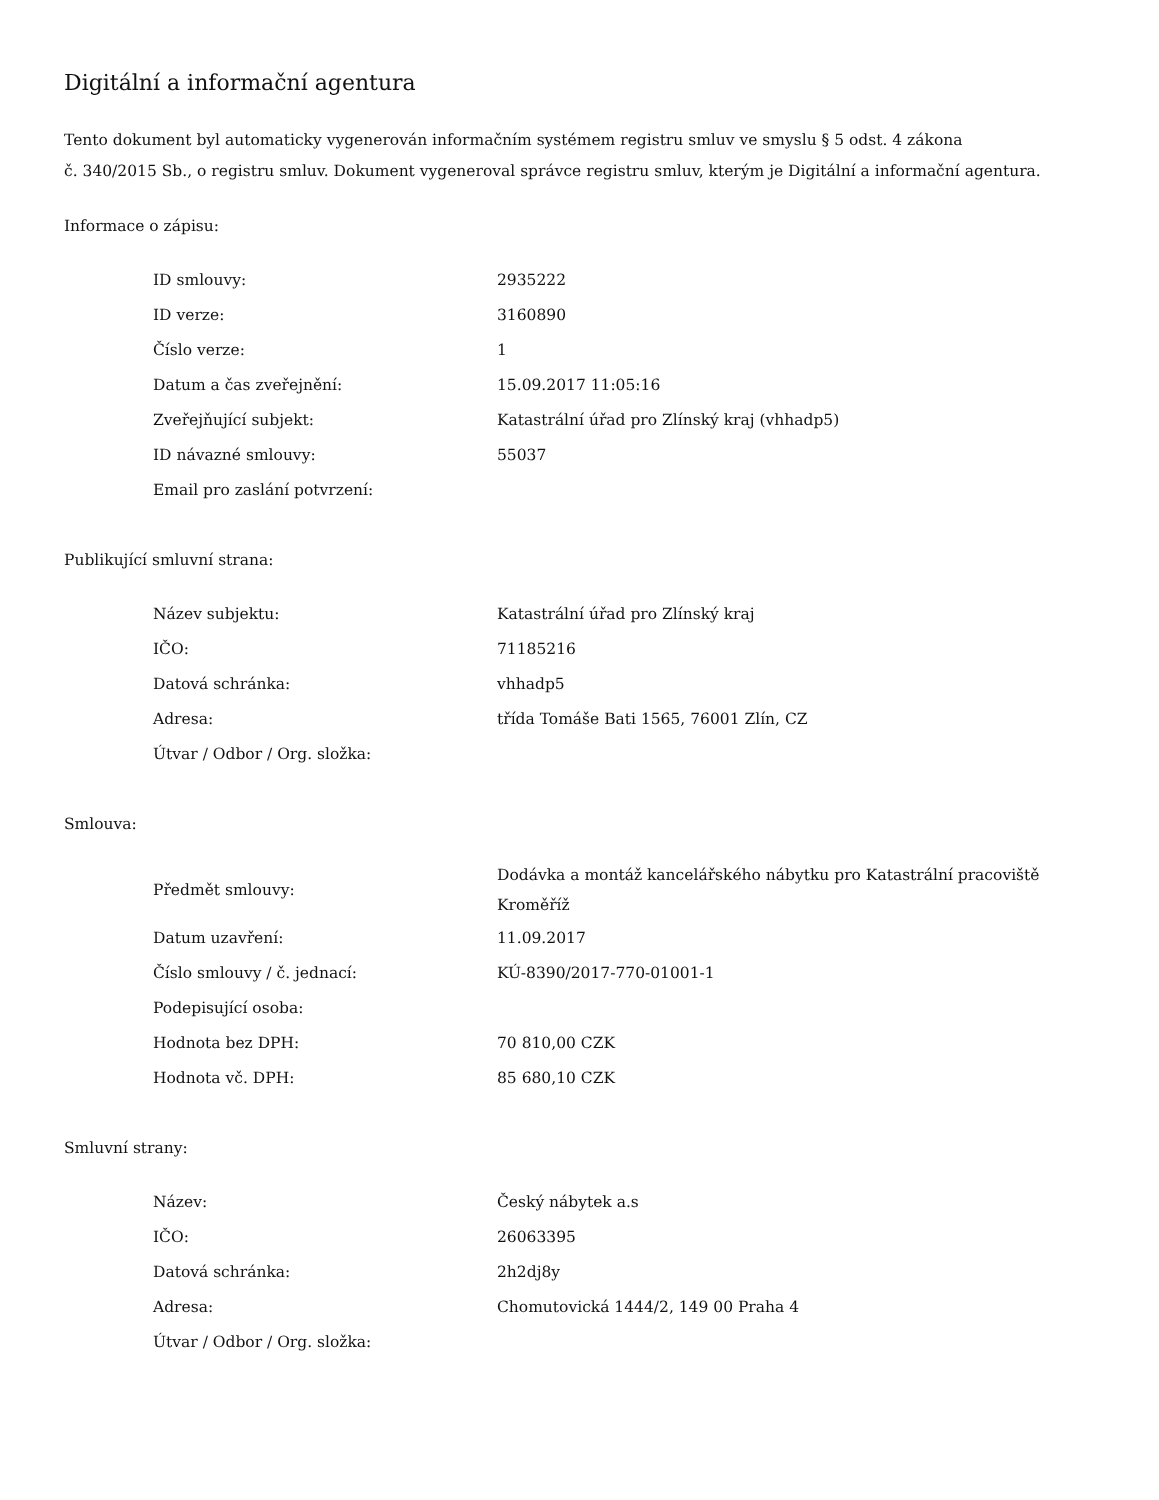Digitální a informační agentura
Tento dokument byl automaticky vygenerován informačním systémem registru smluv ve smyslu § 5 odst. 4 zákona
č. 340/2015 Sb., o registru smluv. Dokument vygeneroval správce registru smluv, kterým je Digitální a informační agentura.
Informace o zápisu:
| ID smlouvy: | 2935222 |
| ID verze: | 3160890 |
| Číslo verze: | 1 |
| Datum a čas zveřejnění: | 15.09.2017 11:05:16 |
| Zveřejňující subjekt: | Katastrální úřad pro Zlínský kraj (vhhadp5) |
| ID návazné smlouvy: | 55037 |
| Email pro zaslání potvrzení: | |
Publikující smluvní strana:
| Název subjektu: | Katastrální úřad pro Zlínský kraj |
| IČO: | 71185216 |
| Datová schránka: | vhhadp5 |
| Adresa: | třída Tomáše Bati 1565, 76001 Zlín, CZ |
| Útvar / Odbor / Org. složka: | |
Smlouva:
| Předmět smlouvy: | Dodávka a montáž kancelářského nábytku pro Katastrální pracoviště Kroměříž |
| Datum uzavření: | 11.09.2017 |
| Číslo smlouvy / č. jednací: | KÚ-8390/2017-770-01001-1 |
| Podepisující osoba: | |
| Hodnota bez DPH: | 70 810,00 CZK |
| Hodnota vč. DPH: | 85 680,10 CZK |
Smluvní strany:
| Název: | Český nábytek a.s |
| IČO: | 26063395 |
| Datová schránka: | 2h2dj8y |
| Adresa: | Chomutovická 1444/2, 149 00 Praha 4 |
| Útvar / Odbor / Org. složka: | |